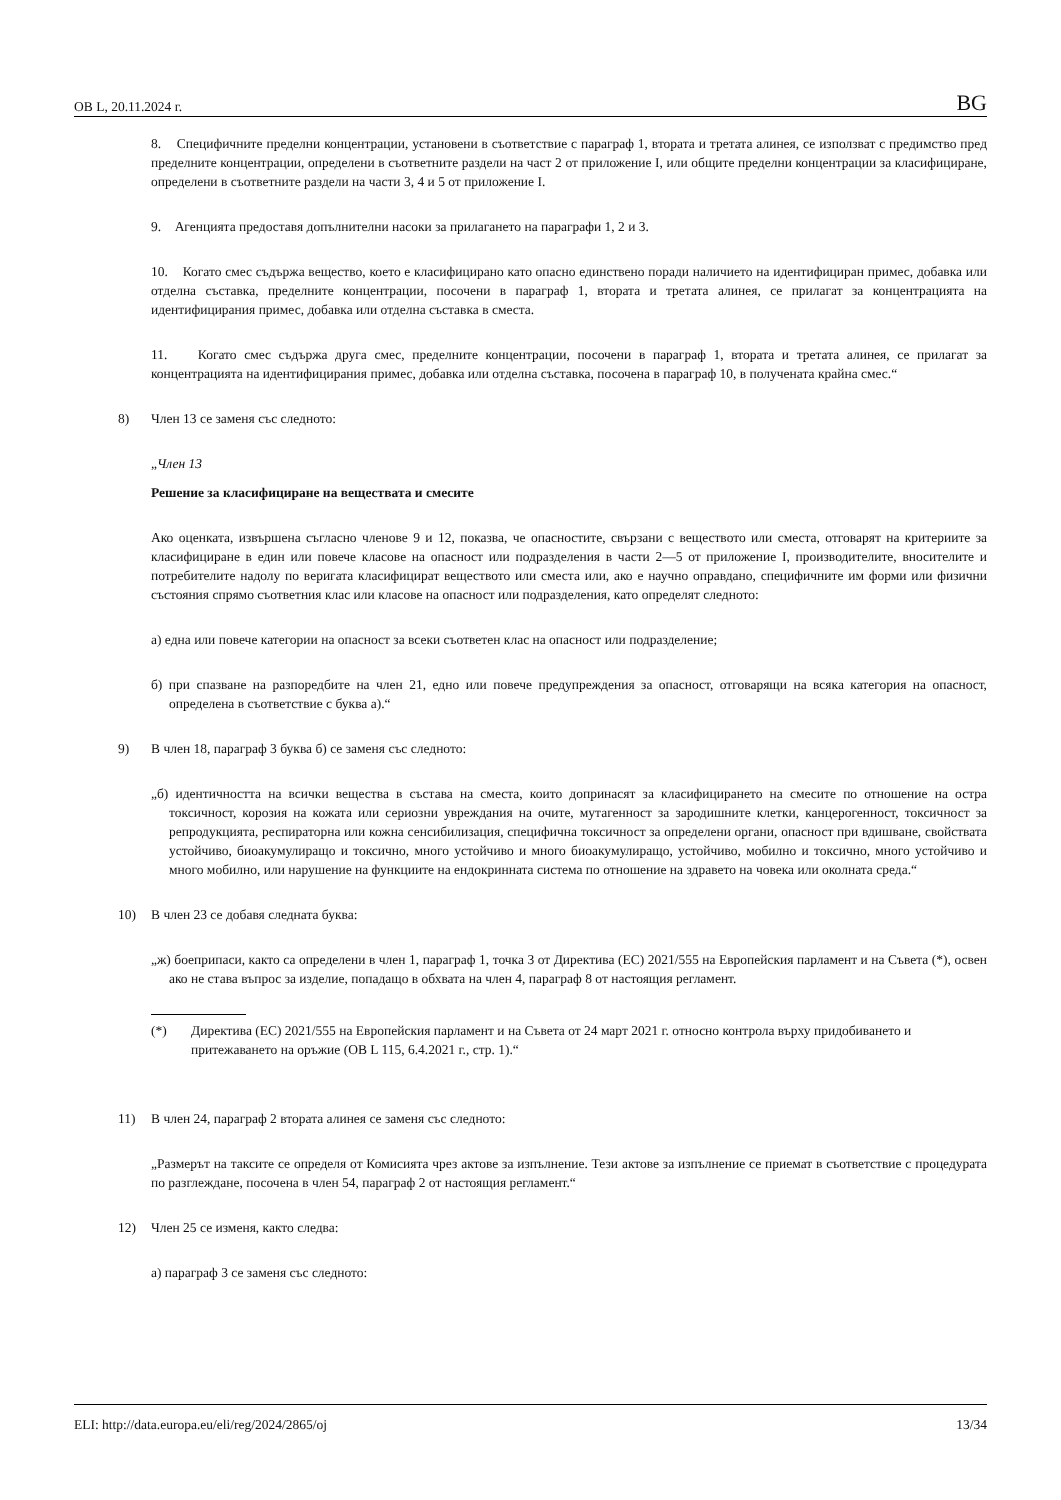ОВ L, 20.11.2024 г. BG
8. Специфичните пределни концентрации, установени в съответствие с параграф 1, втората и третата алинея, се използват с предимство пред пределните концентрации, определени в съответните раздели на част 2 от приложение I, или общите пределни концентрации за класифициране, определени в съответните раздели на части 3, 4 и 5 от приложение I.
9. Агенцията предоставя допълнителни насоки за прилагането на параграфи 1, 2 и 3.
10. Когато смес съдържа вещество, което е класифицирано като опасно единствено поради наличието на идентифициран примес, добавка или отделна съставка, пределните концентрации, посочени в параграф 1, втората и третата алинея, се прилагат за концентрацията на идентифицирания примес, добавка или отделна съставка в сместа.
11. Когато смес съдържа друга смес, пределните концентрации, посочени в параграф 1, втората и третата алинея, се прилагат за концентрацията на идентифицирания примес, добавка или отделна съставка, посочена в параграф 10, в получената крайна смес.“
8) Член 13 се заменя със следното:
„Член 13
Решение за класифициране на веществата и смесите
Ако оценката, извършена съгласно членове 9 и 12, показва, че опасностите, свързани с веществото или сместа, отговарят на критериите за класифициране в един или повече класове на опасност или подразделения в части 2—5 от приложение I, производителите, вносителите и потребителите надолу по веригата класифицират веществото или сместа или, ако е научно оправдано, специфичните им форми или физични състояния спрямо съответния клас или класове на опасност или подразделения, като определят следното:
а) една или повече категории на опасност за всеки съответен клас на опасност или подразделение;
б) при спазване на разпоредбите на член 21, едно или повече предупреждения за опасност, отговарящи на всяка категория на опасност, определена в съответствие с буква а).“
9) В член 18, параграф 3 буква б) се заменя със следното:
„б) идентичността на всички вещества в състава на сместа, които допринасят за класифицирането на смесите по отношение на остра токсичност, корозия на кожата или сериозни увреждания на очите, мутагенност за зародишните клетки, канцерогенност, токсичност за репродукцията, респираторна или кожна сенсибилизация, специфична токсичност за определени органи, опасност при вдишване, свойствата устойчиво, биоакумулиращо и токсично, много устойчиво и много биоакумулиращо, устойчиво, мобилно и токсично, много устойчиво и много мобилно, или нарушение на функциите на ендокринната система по отношение на здравето на човека или околната среда.“
10) В член 23 се добавя следната буква:
„ж) боеприпаси, както са определени в член 1, параграф 1, точка 3 от Директива (ЕС) 2021/555 на Европейския парламент и на Съвета (*), освен ако не става въпрос за изделие, попадащо в обхвата на член 4, параграф 8 от настоящия регламент.
(*) Директива (ЕС) 2021/555 на Европейския парламент и на Съвета от 24 март 2021 г. относно контрола върху придобиването и притежаването на оръжие (ОВ L 115, 6.4.2021 г., стр. 1).“
11) В член 24, параграф 2 втората алинея се заменя със следното:
„Размерът на таксите се определя от Комисията чрез актове за изпълнение. Тези актове за изпълнение се приемат в съответствие с процедурата по разглеждане, посочена в член 54, параграф 2 от настоящия регламент.“
12) Член 25 се изменя, както следва:
а) параграф 3 се заменя със следното:
ELI: http://data.europa.eu/eli/reg/2024/2865/oj 13/34